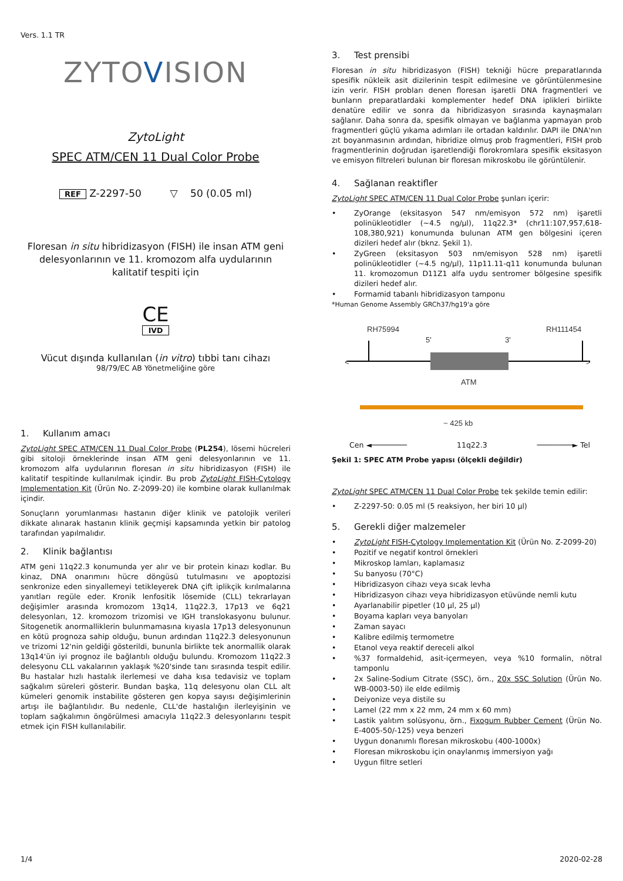Vers. 1.1 TR
ZYTOVISION
Zyto Light
SPEC ATM/CEN 11 Dual Color Probe
REF Z-2297-50 ▽ 50 (0.05 ml)
Floresan in situ hibridizasyon (FISH) ile insan ATM geni delesyonlarının ve 11. kromozom alfa uydularının kalitatif tespiti için
CE
IVD
Vücut dışında kullanılan (in vitro) tıbbi tanı cihazı
98/79/EC AB Yönetmeliğine göre
1. Kullanım amacı
Zyto Light SPEC ATM/CEN 11 Dual Color Probe (PL254), lösemi hücreleri gibi sitoloji örneklerinde insan ATM geni delesyonlarının ve 11. kromozom alfa uydularının floresan in situ hibridizasyon (FISH) ile kalitatif tespitinde kullanılmak içindir. Bu prob Zyto Light FISH-Cytology Implementation Kit (Ürün No. Z-2099-20) ile kombine olarak kullanılmak içindir.
Sonuçların yorumlanması hastanın diğer klinik ve patolojik verileri dikkate alınarak hastanın klinik geçmişi kapsamında yetkin bir patolog tarafından yapılmalıdır.
2. Klinik bağlantısı
ATM geni 11q22.3 konumunda yer alır ve bir protein kinazı kodlar. Bu kinaz, DNA onarımını hücre döngüsü tutulmasını ve apoptozisi senkronize eden sinyallemeyi tetikleyerek DNA çift iplikçik kırılmalarına yanıtları regüle eder. Kronik lenfositik lösemide (CLL) tekrarlayan değişimler arasında kromozom 13q14, 11q22.3, 17p13 ve 6q21 delesyonları, 12. kromozom trizomisi ve IGH translokasyonu bulunur. Sitogenetik anormalliklerin bulunmamasına kıyasla 17p13 delesyonunun en kötü prognoza sahip olduğu, bunun ardından 11q22.3 delesyonunun ve trizomi 12'nin geldiği gösterildi, bununla birlikte tek anormallik olarak 13q14'ün iyi prognoz ile bağlantılı olduğu bulundu. Kromozom 11q22.3 delesyonu CLL vakalarının yaklaşık %20'sinde tanı sırasında tespit edilir. Bu hastalar hızlı hastalık ilerlemesi ve daha kısa tedavisiz ve toplam sağkalım süreleri gösterir. Bundan başka, 11q delesyonu olan CLL alt kümeleri genomik instabilite gösteren gen kopya sayısı değişimlerinin artışı ile bağlantılıdır. Bu nedenle, CLL'de hastalığın ilerleyişinin ve toplam sağkalımın öngörülmesi amacıyla 11q22.3 delesyonlarını tespit etmek için FISH kullanılabilir.
3. Test prensibi
Floresan in situ hibridizasyon (FISH) tekniği hücre preparatlarında spesifik nükleik asit dizilerinin tespit edilmesine ve görüntülenmesine izin verir. FISH probları denen floresan işaretli DNA fragmentleri ve bunların preparatlardaki komplementer hedef DNA iplikleri birlikte denatüre edilir ve sonra da hibridizasyon sırasında kaynaşmaları sağlanır. Daha sonra da, spesifik olmayan ve bağlanma yapmayan prob fragmentleri güçlü yıkama adımları ile ortadan kaldırılır. DAPI ile DNA'nın zıt boyanmasının ardından, hibridize olmuş prob fragmentleri, FISH prob fragmentlerinin doğrudan işaretlendiği florokromlara spesifik eksitasyon ve emisyon filtreleri bulunan bir floresan mikroskobu ile görüntülenir.
4. Sağlanan reaktifler
Zyto Light SPEC ATM/CEN 11 Dual Color Probe şunları içerir:
• ZyOrange (eksitasyon 547 nm/emisyon 572 nm) işaretli polinükleotidler (~4.5 ng/µl), 11q22.3* (chr11:107,957,618-108,380,921) konumunda bulunan ATM gen bölgesini içeren dizileri hedef alır (bknz. Şekil 1).
• ZyGreen (eksitasyon 503 nm/emisyon 528 nm) işaretli polinükleotidler (~4.5 ng/µl), 11p11.11-q11 konumunda bulunan 11. kromozomun D11Z1 alfa uydu sentromer bölgesine spesifik dizileri hedef alır.
• Formamid tabanlı hibridizasyon tamponu
*Human Genome Assembly GRCh37/hg19'a göre
RH75994
RH111454
5'
3'
<
>
ATM
~ 425 kb
Cen ◄──────── 11q22.3 ────────► Tel
Şekil 1: SPEC ATM Probe yapısı (ölçekli değildir)
Zyto Light SPEC ATM/CEN 11 Dual Color Probe tek şekilde temin edilir:
• Z-2297-50: 0.05 ml (5 reaksiyon, her biri 10 µl)
5. Gerekli diğer malzemeler
• Zyto Light FISH-Cytology Implementation Kit (Ürün No. Z-2099-20)
• Pozitif ve negatif kontrol örnekleri
• Mikroskop lamları, kaplamasız
• Su banyosu (70°C)
• Hibridizasyon cihazı veya sıcak levha
• Hibridizasyon cihazı veya hibridizasyon etüvünde nemli kutu
• Ayarlanabilir pipetler (10 µl, 25 µl)
• Boyama kapları veya banyoları
• Zaman sayacı
• Kalibre edilmiş termometre
• Etanol veya reaktif dereceli alkol
•%37 formaldehid, asit-içermeyen, veya %10 formalin, nötral tamponlu
• 2x Saline-Sodium Citrate (SSC), örn., 20x SSC Solution (Ürün No. WB-0003-50) ile elde edilmiş
• Deiyonize veya distile su
• Lamel (22 mm x 22 mm, 24 mm x 60 mm)
• Lastik yalıtım solüsyonu, örn., Fixogum Rubber Cement (Ürün No. E-4005-50/-125) veya benzeri
• Uygun donanımlı floresan mikroskobu (400-1000x)
• Floresan mikroskobu için onaylanmış immersiyon yağı
• Uygun filtre setleri
1/4 2020-02-28